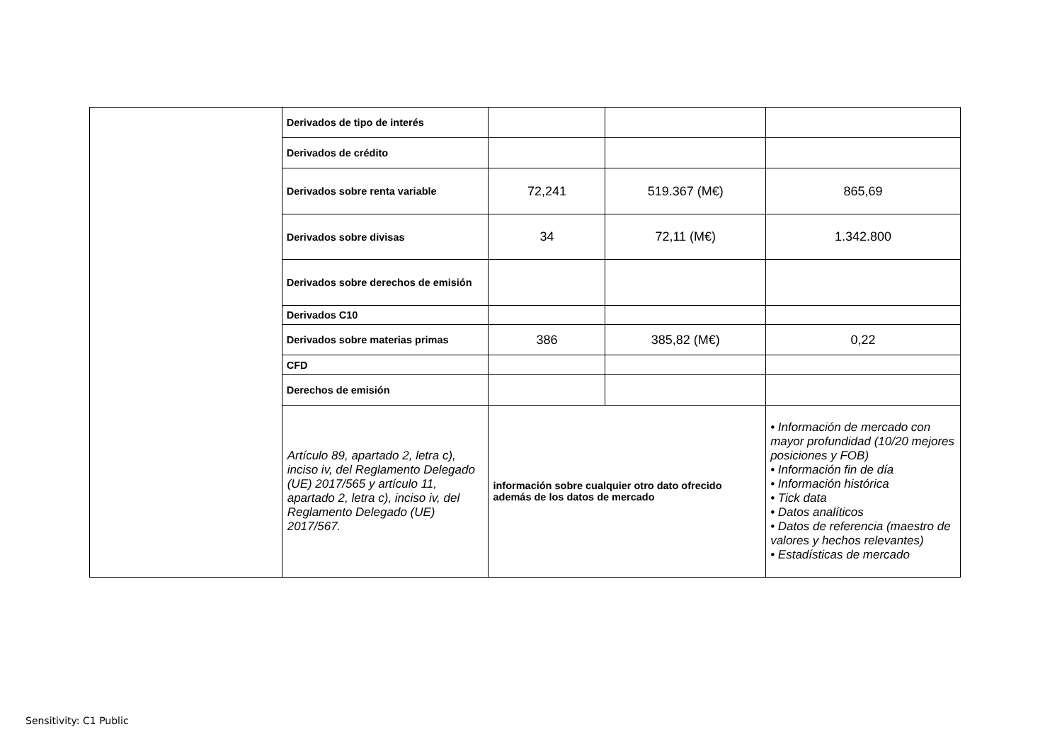| | Derivados de tipo de interés | | | |
| | Derivados de crédito | | | |
| | Derivados sobre renta variable | 72,241 | 519.367 (M€) | 865,69 |
| | Derivados sobre divisas | 34 | 72,11 (M€) | 1.342.800 |
| | Derivados sobre derechos de emisión | | | |
| | Derivados C10 | | | |
| | Derivados sobre materias primas | 386 | 385,82 (M€) | 0,22 |
| | CFD | | | |
| | Derechos de emisión | | | |
| | Artículo 89, apartado 2, letra c), inciso iv, del Reglamento Delegado (UE) 2017/565 y artículo 11, apartado 2, letra c), inciso iv, del Reglamento Delegado (UE) 2017/567. | información sobre cualquier otro dato ofrecido además de los datos de mercado | | • Información de mercado con mayor profundidad (10/20 mejores posiciones y FOB) • Información fin de día • Información histórica • Tick data • Datos analíticos • Datos de referencia (maestro de valores y hechos relevantes) • Estadísticas de mercado |
Sensitivity: C1 Public